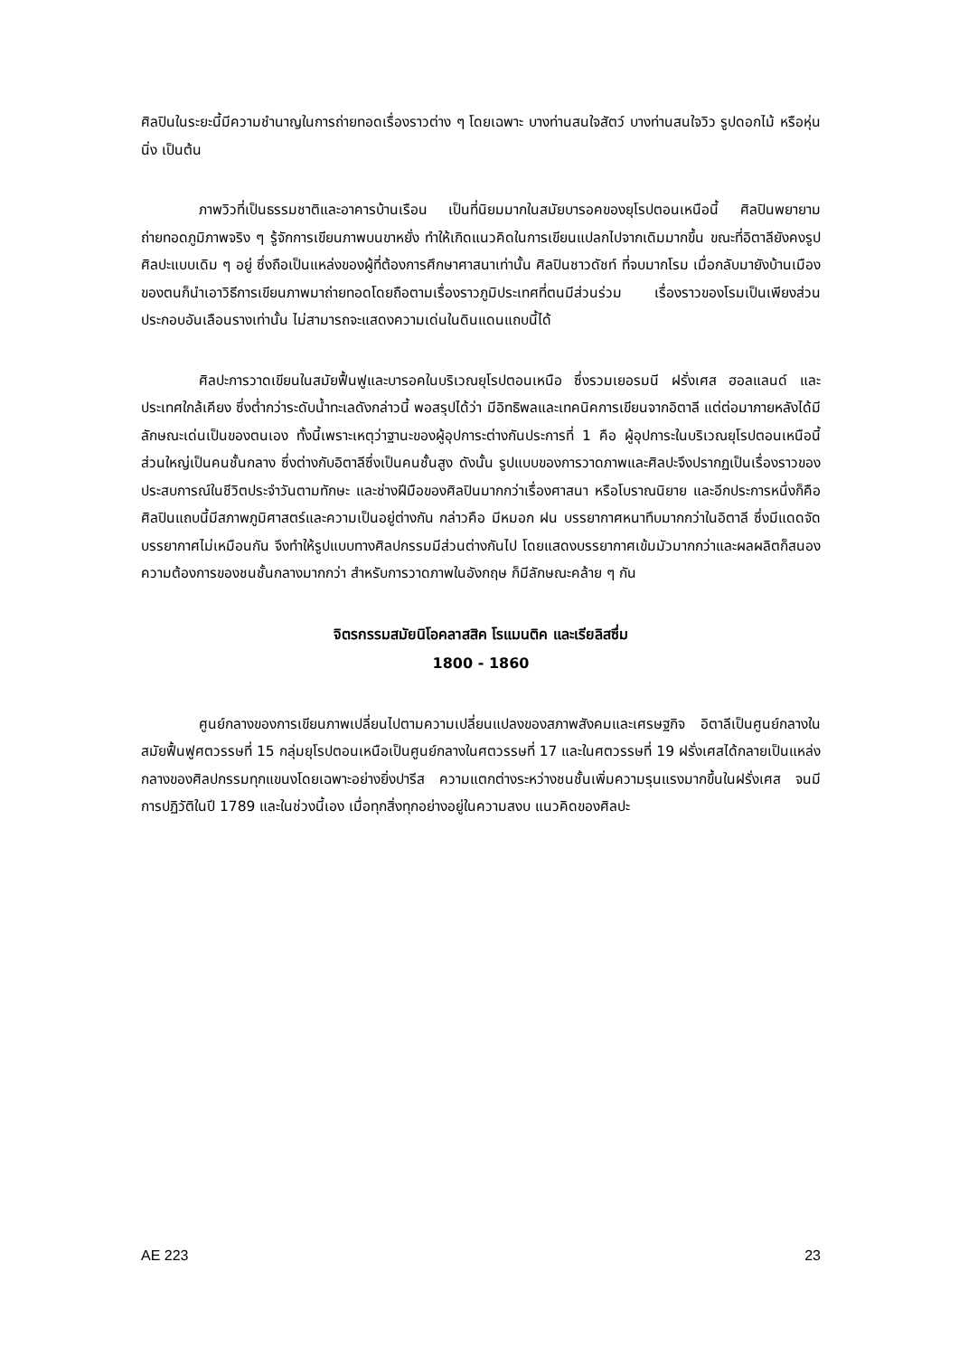ศิลปินในระยะนี้มีความชำนาญในการถ่ายทอดเรื่องราวต่าง ๆ โดยเฉพาะ บางท่านสนใจสัตว์ บางท่านสนใจวิว รูปดอกไม้ หรือหุ่นนิ่ง เป็นต้น
ภาพวิวที่เป็นธรรมชาติและอาคารบ้านเรือน เป็นที่นิยมมากในสมัยบารอคของยุโรปตอนเหนือนี้ ศิลปินพยายามถ่ายทอดภูมิภาพจริง ๆ รู้จักการเขียนภาพบนขาหยั่ง ทำให้เกิดแนวคิดในการเขียนแปลกไปจากเดิมมากขึ้น ขณะที่อิตาลียังคงรูปศิลปะแบบเดิม ๆ อยู่ ซึ่งถือเป็นแหล่งของผู้ที่ต้องการศึกษาศาสนาเท่านั้น ศิลปินชาวดัชท์ ที่จบมากโรม เมื่อกลับมายังบ้านเมืองของตนก็นำเอาวิธีการเขียนภาพมาถ่ายทอดโดยถือตามเรื่องราวภูมิประเทศที่ตนมีส่วนร่วม เรื่องราวของโรมเป็นเพียงส่วนประกอบอันเลือนรางเท่านั้น ไม่สามารถจะแสดงความเด่นในดินแดนแถบนี้ได้
ศิลปะการวาดเขียนในสมัยฟื้นฟูและบารอคในบริเวณยุโรปตอนเหนือ ซึ่งรวมเยอรมนี ฝรั่งเศส ฮอลแลนด์ และประเทศใกล้เคียง ซึ่งต่ำกว่าระดับน้ำทะเลดังกล่าวนี้ พอสรุปได้ว่า มีอิทธิพลและเทคนิคการเขียนจากอิตาลี แต่ต่อมาภายหลังได้มีลักษณะเด่นเป็นของตนเอง ทั้งนี้เพราะเหตุว่าฐานะของผู้อุปการะต่างกันประการที่ 1 คือ ผู้อุปการะในบริเวณยุโรปตอนเหนือนี้ส่วนใหญ่เป็นคนชั้นกลาง ซึ่งต่างกับอิตาลีซึ่งเป็นคนชั้นสูง ดังนั้น รูปแบบของการวาดภาพและศิลปะจึงปรากฏเป็นเรื่องราวของประสบการณ์ในชีวิตประจำวันตามทักษะ และช่างฝีมือของศิลปินมากกว่าเรื่องศาสนา หรือโบราณนิยาย และอีกประการหนึ่งก็คือ ศิลปินแถบนี้มีสภาพภูมิศาสตร์และความเป็นอยู่ต่างกัน กล่าวคือ มีหมอก ฝน บรรยากาศหนาทึบมากกว่าในอิตาลี ซึ่งมีแดดจัด บรรยากาศไม่เหมือนกัน จึงทำให้รูปแบบทางศิลปกรรมมีส่วนต่างกันไป โดยแสดงบรรยากาศเข้มมัวมากกว่าและผลผลิตก็สนองความต้องการของชนชั้นกลางมากกว่า สำหรับการวาดภาพในอังกฤษ ก็มีลักษณะคล้าย ๆ กัน
จิตรกรรมสมัยนิโอคลาสสิค โรแมนติค และเรียลิสซึ่ม
1800 - 1860
ศูนย์กลางของการเขียนภาพเปลี่ยนไปตามความเปลี่ยนแปลงของสภาพสังคมและเศรษฐกิจ อิตาลีเป็นศูนย์กลางในสมัยฟื้นฟูศตวรรษที่ 15 กลุ่มยุโรปตอนเหนือเป็นศูนย์กลางในศตวรรษที่ 17 และในศตวรรษที่ 19 ฝรั่งเศสได้กลายเป็นแหล่งกลางของศิลปกรรมทุกแขนงโดยเฉพาะอย่างยิ่งปารีส ความแตกต่างระหว่างชนชั้นเพิ่มความรุนแรงมากขึ้นในฝรั่งเศส จนมีการปฏิวัติในปี 1789 และในช่วงนี้เอง เมื่อทุกสิ่งทุกอย่างอยู่ในความสงบ แนวคิดของศิลปะ
AE 223 23